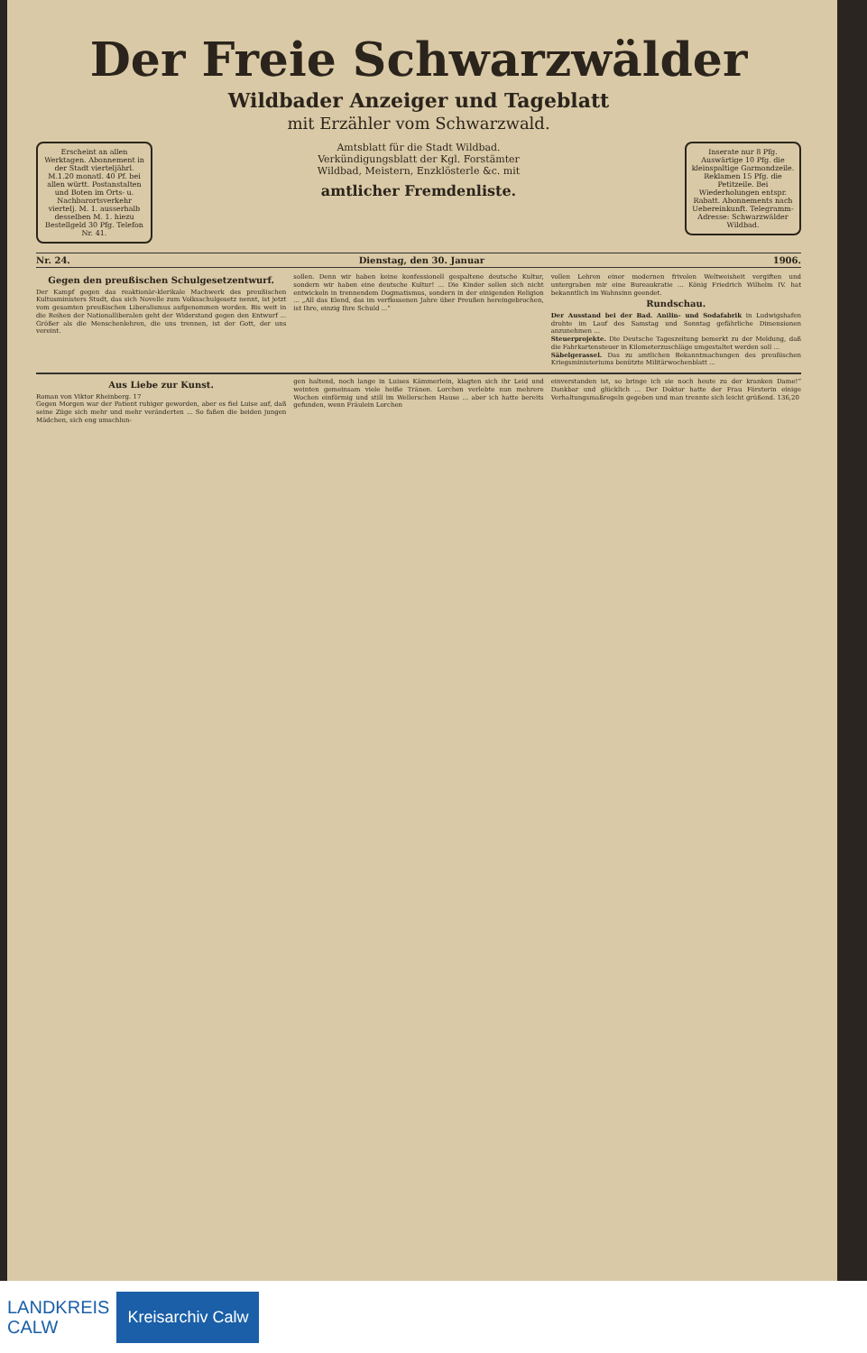Der Freie Schwarzwälder
Wildbader Anzeiger und Tageblatt
mit Erzähler vom Schwarzwald.
Erscheint an allen Werktagen. Abonnement in der Stadt vierteljährl. M.1.20 monatl. 40 Pf. bei allen württ. Postanstalten und Boten im Orts- u. Nachbarortsverkehr viertelj. M. 1. ausserhalb desselben M. 1. hiezu Bestellgeld 30 Pfg. Telefon Nr. 41.
Amtsblatt für die Stadt Wildbad.
Verkündigungsblatt der Kgl. Forstämter Wildbad, Meistern, Enzklösterle &c. mit
amtlicher Fremdenliste.
Inserate nur 8 Pfg. Auswärtige 10 Pfg. die kleinspaltige Garmondzeile. Reklamen 15 Pfg. die Petitzeile. Bei Wiederholungen entspr. Rabatt. Abonnements nach Uebereinkunft. Telegramm-Adresse: Schwarzwälder Wildbad.
Nr. 24. Dienstag, den 30. Januar 1906.
Gegen den preußischen Schulgesetzentwurf.
Der Kampf gegen das reaktionär-klerikale Machwerk des preußischen Kultusministers Studt, das sich Novelle zum Volksschulgesetz nennt, ist jetzt vom gesamten preußischen Liberalismus aufgenommen worden. Bis weit in die Reihen der Nationalliberalen geht der Widerstand gegen den Entwurf ... Größer als die Menschenlehren, die uns trennen, ist der Gott, der uns vereint.
sollen. Denn wir haben keine konfessionell gespaltene deutsche Kultur, sondern wir haben eine deutsche Kultur! ... Die Kinder sollen sich nicht entwickeln in trennendem Dogmatismus, sondern in der einigenden Religion ... „All das Elend, das im verflossenen Jahre über Preußen hereingebrochen, ist Ihre, einzig Ihre Schuld ...“
vollen Lehren einer modernen frivolen Weltweisheit vergiften und untergraben mir eine Bureaukratie ... König Friedrich Wilhelm IV. hat bekanntlich im Wahnsinn geendet.
Rundschau.
Der Ausstand bei der Bad. Anilin- und Sodafabrik in Ludwigshafen drohte im Lauf des Samstag und Sonntag gefährliche Dimensionen anzunehmen ...
Steuerprojekte. Die Deutsche Tageszeitung bemerkt zu der Meldung, daß die Fahrkartensteuer in Kilometerzuschläge umgestaltet werden soll ...
Säbelgerassel. Das zu amtlichen Bekanntmachungen des preußischen Kriegsministeriums benützte Militärwochenblatt ...
Aus Liebe zur Kunst.
Roman von Viktor Rheinberg. 17
Gegen Morgen war der Patient ruhiger geworden, aber es fiel Luise auf, daß seine Züge sich mehr und mehr veränderten ... So faßen die beiden jungen Mädchen, sich eng umschlun-
gen haltend, noch lange in Luises Kämmerlein, klagten sich ihr Leid und weinten gemeinsam viele heiße Tränen. Lorchen verlebte nun mehrere Wochen einförmig und still im Wellerschen Hause ... aber ich hatte bereits gefunden, wenn Fräulein Lorchen
einverstanden ist, so bringe ich sie noch heute zu der kranken Dame!“ Dankbar und glücklich ... Der Doktor hatte der Frau Försterin einige Verhaltungsmaßregeln gegeben und man trennte sich leicht grüßend. 136,20
LANDKREIS
CALW
Kreisarchiv Calw